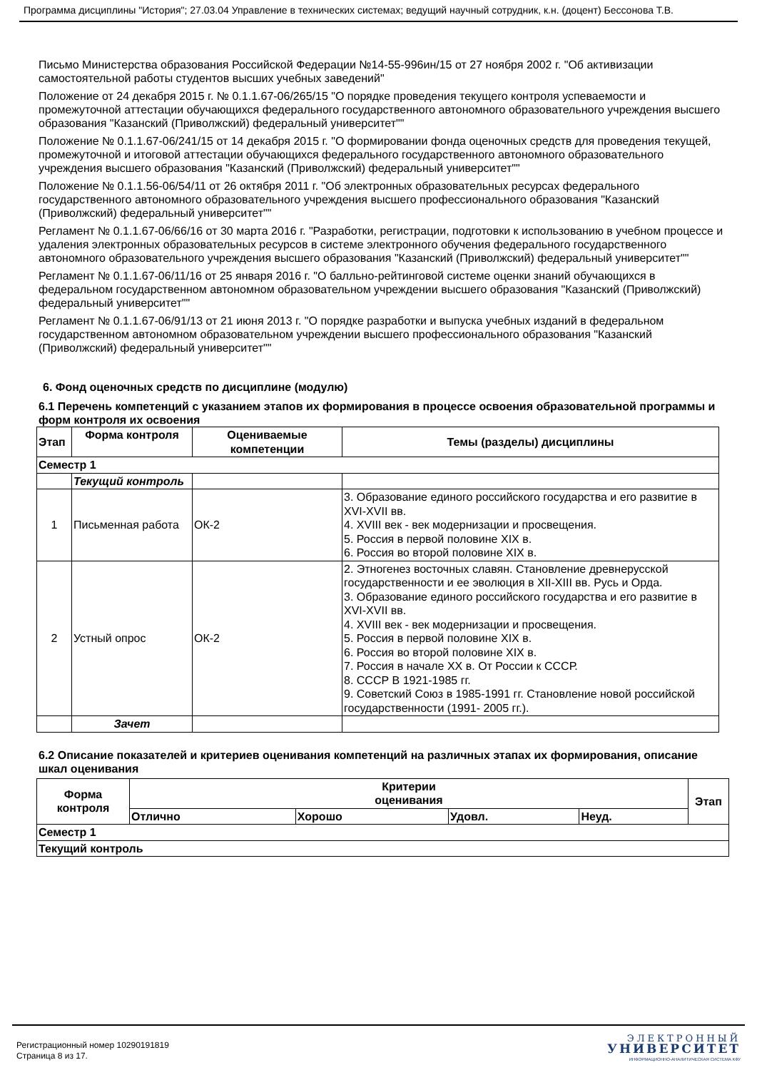Программа дисциплины "История"; 27.03.04 Управление в технических системах; ведущий научный сотрудник, к.н. (доцент) Бессонова Т.В.
Письмо Министерства образования Российской Федерации №14-55-996ин/15 от 27 ноября 2002 г. "Об активизации самостоятельной работы студентов высших учебных заведений"
Положение от 24 декабря 2015 г. № 0.1.1.67-06/265/15 "О порядке проведения текущего контроля успеваемости и промежуточной аттестации обучающихся федерального государственного автономного образовательного учреждения высшего образования "Казанский (Приволжский) федеральный университет""
Положение № 0.1.1.67-06/241/15 от 14 декабря 2015 г. "О формировании фонда оценочных средств для проведения текущей, промежуточной и итоговой аттестации обучающихся федерального государственного автономного образовательного учреждения высшего образования "Казанский (Приволжский) федеральный университет""
Положение № 0.1.1.56-06/54/11 от 26 октября 2011 г. "Об электронных образовательных ресурсах федерального государственного автономного образовательного учреждения высшего профессионального образования "Казанский (Приволжский) федеральный университет""
Регламент № 0.1.1.67-06/66/16 от 30 марта 2016 г. "Разработки, регистрации, подготовки к использованию в учебном процессе и удаления электронных образовательных ресурсов в системе электронного обучения федерального государственного автономного образовательного учреждения высшего образования "Казанский (Приволжский) федеральный университет""
Регламент № 0.1.1.67-06/11/16 от 25 января 2016 г. "О балльно-рейтинговой системе оценки знаний обучающихся в федеральном государственном автономном образовательном учреждении высшего образования "Казанский (Приволжский) федеральный университет""
Регламент № 0.1.1.67-06/91/13 от 21 июня 2013 г. "О порядке разработки и выпуска учебных изданий в федеральном государственном автономном образовательном учреждении высшего профессионального образования "Казанский (Приволжский) федеральный университет""
6. Фонд оценочных средств по дисциплине (модулю)
6.1 Перечень компетенций с указанием этапов их формирования в процессе освоения образовательной программы и форм контроля их освоения
| Этап | Форма контроля | Оцениваемые компетенции | Темы (разделы) дисциплины |
| --- | --- | --- | --- |
| Семестр 1 | | | |
| | Текущий контроль | | |
| 1 | Письменная работа | ОК-2 | 3. Образование единого российского государства и его развитие в XVI-XVII вв. 4. XVIII век - век модернизации и просвещения. 5. Россия в первой половине XIX в. 6. Россия во второй половине XIX в. |
| 2 | Устный опрос | ОК-2 | 2. Этногенез восточных славян. Становление древнерусской государственности и ее эволюция в XII-XIII вв. Русь и Орда. 3. Образование единого российского государства и его развитие в XVI-XVII вв. 4. XVIII век - век модернизации и просвещения. 5. Россия в первой половине XIX в. 6. Россия во второй половине XIX в. 7. Россия в начале XX в. От России к СССР. 8. СССР В 1921-1985 гг. 9. Советский Союз в 1985-1991 гг. Становление новой российской государственности (1991- 2005 гг.). |
| | Зачет | | |
6.2 Описание показателей и критериев оценивания компетенций на различных этапах их формирования, описание шкал оценивания
| Форма контроля | Критерии оценивания | | | | Этап |
| --- | --- | --- | --- | --- | --- |
| | Отлично | Хорошо | Удовл. | Неуд. | |
| Семестр 1 | | | | | |
| Текущий контроль | | | | | |
Регистрационный номер 10290191819
Страница 8 из 17.
ЭЛЕКТРОННЫЙ
УНИВЕРСИТЕТ
ИНФОРМАЦИОННО-АНАЛИТИЧЕСКАЯ СИСТЕМА КФУ